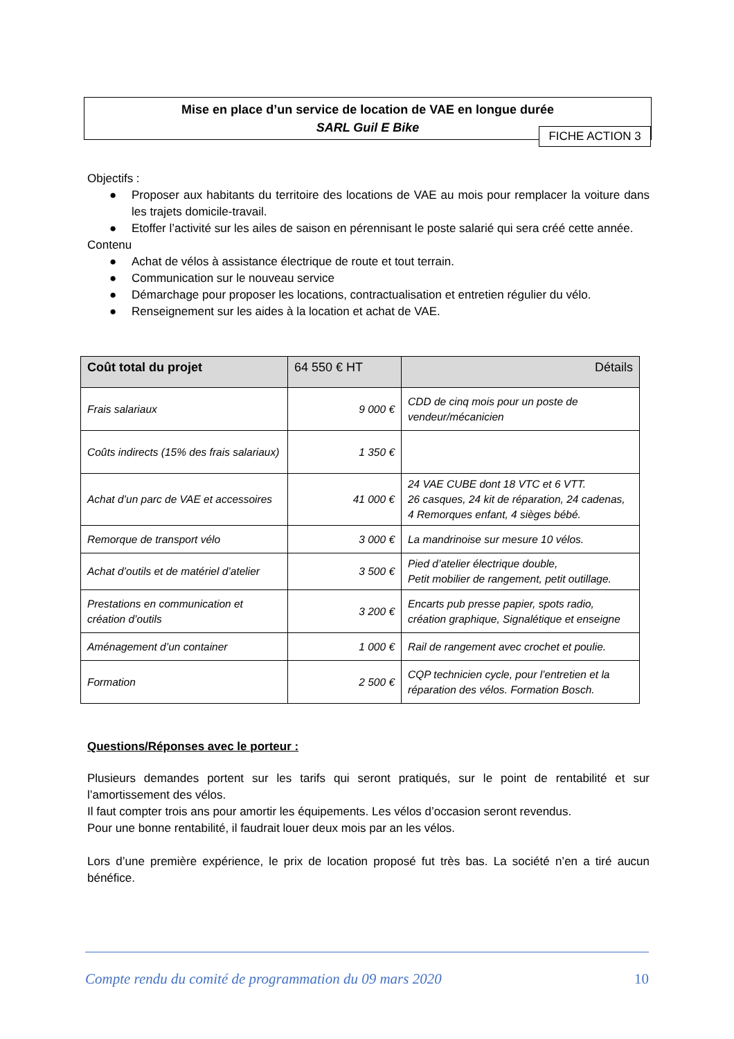Mise en place d’un service de location de VAE en longue durée
SARL Guil E Bike
FICHE ACTION 3
Objectifs :
● Proposer aux habitants du territoire des locations de VAE au mois pour remplacer la voiture dans les trajets domicile-travail.
● Etoffer l’activité sur les ailes de saison en pérennisant le poste salarié qui sera créé cette année.
Contenu
● Achat de vélos à assistance électrique de route et tout terrain.
● Communication sur le nouveau service
● Démarchage pour proposer les locations, contractualisation et entretien régulier du vélo.
● Renseignement sur les aides à la location et achat de VAE.
| Coût total du projet | 64 550 € HT | Détails |
| --- | --- | --- |
| Frais salariaux | 9 000 € | CDD de cinq mois pour un poste de vendeur/mécanicien |
| Coûts indirects (15% des frais salariaux) | 1 350 € | |
| Achat d’un parc de VAE et accessoires | 41 000 € | 24 VAE CUBE dont 18 VTC et 6 VTT. 26 casques, 24 kit de réparation, 24 cadenas, 4 Remorques enfant, 4 sièges bébé. |
| Remorque de transport vélo | 3 000 € | La mandrinoise sur mesure 10 vélos. |
| Achat d’outils et de matériel d’atelier | 3 500 € | Pied d’atelier électrique double, Petit mobilier de rangement, petit outillage. |
| Prestations en communication et création d’outils | 3 200 € | Encarts pub presse papier, spots radio, création graphique, Signalétique et enseigne |
| Aménagement d’un container | 1 000 € | Rail de rangement avec crochet et poulie. |
| Formation | 2 500 € | CQP technicien cycle, pour l’entretien et la réparation des vélos. Formation Bosch. |
Questions/Réponses avec le porteur :
Plusieurs demandes portent sur les tarifs qui seront pratiqués, sur le point de rentabilité et sur l’amortissement des vélos.
Il faut compter trois ans pour amortir les équipements. Les vélos d’occasion seront revendus.
Pour une bonne rentabilité, il faudrait louer deux mois par an les vélos.
Lors d’une première expérience, le prix de location proposé fut très bas. La société n’en a tiré aucun bénéfice.
Compte rendu du comité de programmation du 09 mars 2020 10